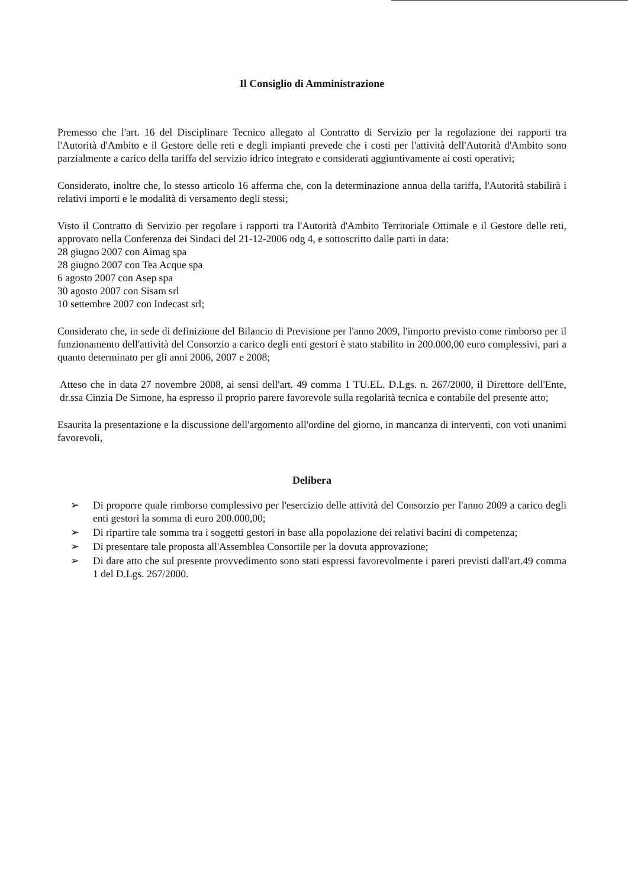Il Consiglio di Amministrazione
Premesso che l'art. 16 del Disciplinare Tecnico allegato al Contratto di Servizio per la regolazione dei rapporti tra l'Autorità d'Ambito e il Gestore delle reti e degli impianti prevede che i costi per l'attività dell'Autorità d'Ambito sono parzialmente a carico della tariffa del servizio idrico integrato e considerati aggiuntivamente ai costi operativi;
Considerato, inoltre che, lo stesso articolo 16 afferma che, con la determinazione annua della tariffa, l'Autorità stabilirà i relativi importi e le modalità di versamento degli stessi;
Visto il Contratto di Servizio per regolare i rapporti tra l'Autorità d'Ambito Territoriale Ottimale e il Gestore delle reti, approvato nella Conferenza dei Sindaci del 21-12-2006 odg 4, e sottoscritto dalle parti in data:
28 giugno 2007 con Aimag spa
28 giugno 2007 con Tea Acque spa
6 agosto 2007 con Asep spa
30 agosto 2007 con Sisam srl
10 settembre 2007 con Indecast srl;
Considerato che, in sede di definizione del Bilancio di Previsione per l'anno 2009, l'importo previsto come rimborso per il funzionamento dell'attività del Consorzio a carico degli enti gestori è stato stabilito in 200.000,00 euro complessivi, pari a quanto determinato per gli anni 2006, 2007 e 2008;
Atteso che in data 27 novembre 2008, ai sensi dell'art. 49 comma 1 TU.EL. D.Lgs. n. 267/2000, il Direttore dell'Ente, dr.ssa Cinzia De Simone, ha espresso il proprio parere favorevole sulla regolarità tecnica e contabile del presente atto;
Esaurita la presentazione e la discussione dell'argomento all'ordine del giorno, in mancanza di interventi, con voti unanimi favorevoli,
Delibera
➢ Di proporre quale rimborso complessivo per l'esercizio delle attività del Consorzio per l'anno 2009 a carico degli enti gestori la somma di euro 200.000,00;
➢ Di ripartire tale somma tra i soggetti gestori in base alla popolazione dei relativi bacini di competenza;
➢ Di presentare tale proposta all'Assemblea Consortile per la dovuta approvazione;
➢ Di dare atto che sul presente provvedimento sono stati espressi favorevolmente i pareri previsti dall'art.49 comma 1 del D.Lgs. 267/2000.